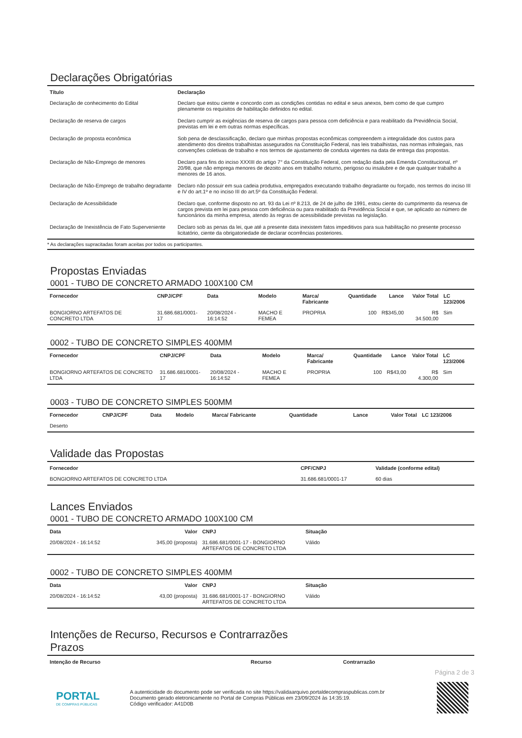Declarações Obrigatórias
| Título | Declaração |
| --- | --- |
| Declaração de conhecimento do Edital | Declaro que estou ciente e concordo com as condições contidas no edital e seus anexos, bem como de que cumpro plenamente os requisitos de habilitação definidos no edital. |
| Declaração de reserva de cargos | Declaro cumprir as exigências de reserva de cargos para pessoa com deficiência e para reabilitado da Previdência Social, previstas em lei e em outras normas específicas. |
| Declaração de proposta econômica | Sob pena de desclassificação, declaro que minhas propostas econômicas compreendem a integralidade dos custos para atendimento dos direitos trabalhistas assegurados na Constituição Federal, nas leis trabalhistas, nas normas infralegais, nas convenções coletivas de trabalho e nos termos de ajustamento de conduta vigentes na data de entrega das propostas. |
| Declaração de Não-Emprego de menores | Declaro para fins do inciso XXXIII do artigo 7° da Constituição Federal, com redação dada pela Emenda Constitucional, nº 20/98, que não emprega menores de dezoito anos em trabalho noturno, perigoso ou insalubre e de que qualquer trabalho a menores de 16 anos. |
| Declaração de Não-Emprego de trabalho degradante | Declaro não possuir em sua cadeia produtiva, empregados executando trabalho degradante ou forçado, nos termos do inciso III e IV do art.1º e no inciso III do art.5º da Constituição Federal. |
| Declaração de Acessibilidade | Declaro que, conforme disposto no art. 93 da Lei nº 8.213, de 24 de julho de 1991, estou ciente do cumprimento da reserva de cargos prevista em lei para pessoa com deficiência ou para reabilitado da Previdência Social e que, se aplicado ao número de funcionários da minha empresa, atendo às regras de acessibilidade previstas na legislação. |
| Declaração de Inexistência de Fato Superveniente | Declaro sob as penas da lei, que até a presente data inexistem fatos impeditivos para sua habilitação no presente processo licitatório, ciente da obrigatoriedade de declarar ocorrências posteriores. |
* As declarações supracitadas foram aceitas por todos os participantes.
Propostas Enviadas
0001 - TUBO DE CONCRETO ARMADO 100X100 CM
| Fornecedor | CNPJ/CPF | Data | Modelo | Marca/ Fabricante | Quantidade | Lance | Valor Total | LC 123/2006 |
| --- | --- | --- | --- | --- | --- | --- | --- | --- |
| BONGIORNO ARTEFATOS DE CONCRETO LTDA | 31.686.681/0001-17 | 20/08/2024 - 16:14:52 | MACHO E FEMEA | PROPRIA | 100 | R$345,00 | R$ 34.500,00 | Sim |
0002 - TUBO DE CONCRETO SIMPLES 400MM
| Fornecedor | CNPJ/CPF | Data | Modelo | Marca/ Fabricante | Quantidade | Lance | Valor Total | LC 123/2006 |
| --- | --- | --- | --- | --- | --- | --- | --- | --- |
| BONGIORNO ARTEFATOS DE CONCRETO LTDA | 31.686.681/0001-17 | 20/08/2024 - 16:14:52 | MACHO E FEMEA | PROPRIA | 100 | R$43,00 | R$ 4.300,00 | Sim |
0003 - TUBO DE CONCRETO SIMPLES 500MM
| Fornecedor | CNPJ/CPF | Data | Modelo | Marca/ Fabricante | Quantidade | Lance | Valor Total | LC 123/2006 |
| --- | --- | --- | --- | --- | --- | --- | --- | --- |
| Deserto | | | | | | | | |
Validade das Propostas
| Fornecedor | CPF/CNPJ | Validade (conforme edital) |
| --- | --- | --- |
| BONGIORNO ARTEFATOS DE CONCRETO LTDA | 31.686.681/0001-17 | 60 dias |
Lances Enviados
0001 - TUBO DE CONCRETO ARMADO 100X100 CM
| Data | Valor | CNPJ | Situação |
| --- | --- | --- | --- |
| 20/08/2024 - 16:14:52 | 345,00 (proposta) | 31.686.681/0001-17 - BONGIORNO ARTEFATOS DE CONCRETO LTDA | Válido |
0002 - TUBO DE CONCRETO SIMPLES 400MM
| Data | Valor | CNPJ | Situação |
| --- | --- | --- | --- |
| 20/08/2024 - 16:14:52 | 43,00 (proposta) | 31.686.681/0001-17 - BONGIORNO ARTEFATOS DE CONCRETO LTDA | Válido |
Intenções de Recurso, Recursos e Contrarrazões
Prazos
| Intenção de Recurso | Recurso | Contrarrazão |
| --- | --- | --- |
Página 2 de 3
PORTAL
DE COMPRAS PÚBLICAS
A autenticidade do documento pode ser verificada no site https://validaarquivo.portaldecompraspublicas.com.br
Documento gerado eletronicamente no Portal de Compras Públicas em 23/09/2024 às 14:35:19.
Código verificador: A41D0B